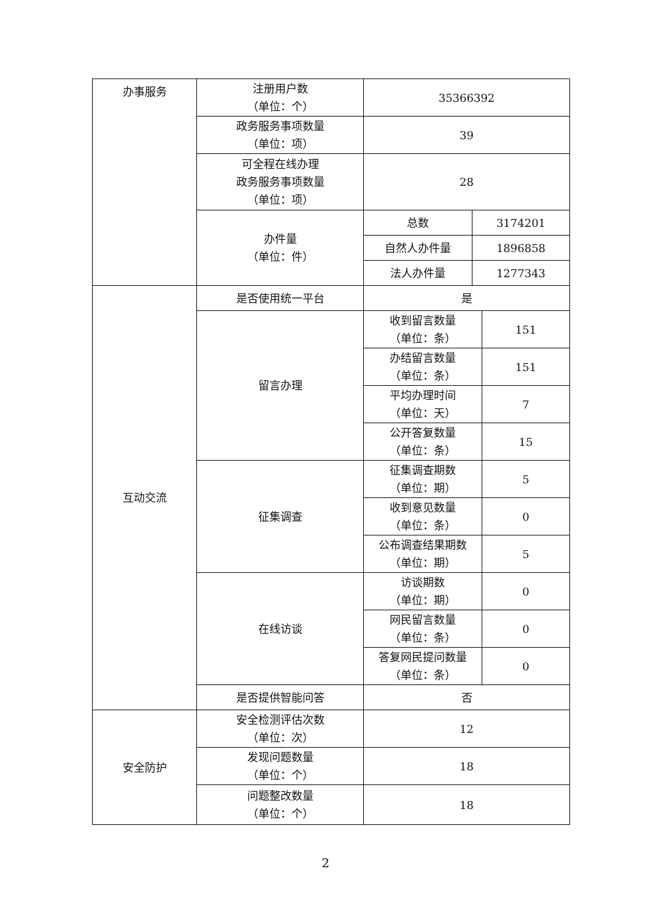| 办事服务 | 注册用户数 （单位：个） | 35366392 | | |
| | 政务服务事项数量 （单位：项） | 39 | | |
| | 可全程在线办理 政务服务事项数量 （单位：项） | 28 | | |
| | 办件量 （单位：件） | 总数 | 3174201 | |
| | | 自然人办件量 | 1896858 | |
| | | 法人办件量 | 1277343 | |
| 互动交流 | 是否使用统一平台 | 是 | | |
| | 留言办理 | 收到留言数量 （单位：条） | | 151 |
| | | 办结留言数量 （单位：条） | | 151 |
| | | 平均办理时间 （单位：天） | | 7 |
| | | 公开答复数量 （单位：条） | | 15 |
| | 征集调查 | 征集调查期数 （单位：期） | | 5 |
| | | 收到意见数量 （单位：条） | | 0 |
| | | 公布调查结果期数 （单位：期） | | 5 |
| | 在线访谈 | 访谈期数 （单位：期） | | 0 |
| | | 网民留言数量 （单位：条） | | 0 |
| | | 答复网民提问数量 （单位：条） | | 0 |
| | 是否提供智能问答 | 否 | | |
| 安全防护 | 安全检测评估次数 （单位：次） | 12 | | |
| | 发现问题数量 （单位：个） | 18 | | |
| | 问题整改数量 （单位：个） | 18 | | |
2